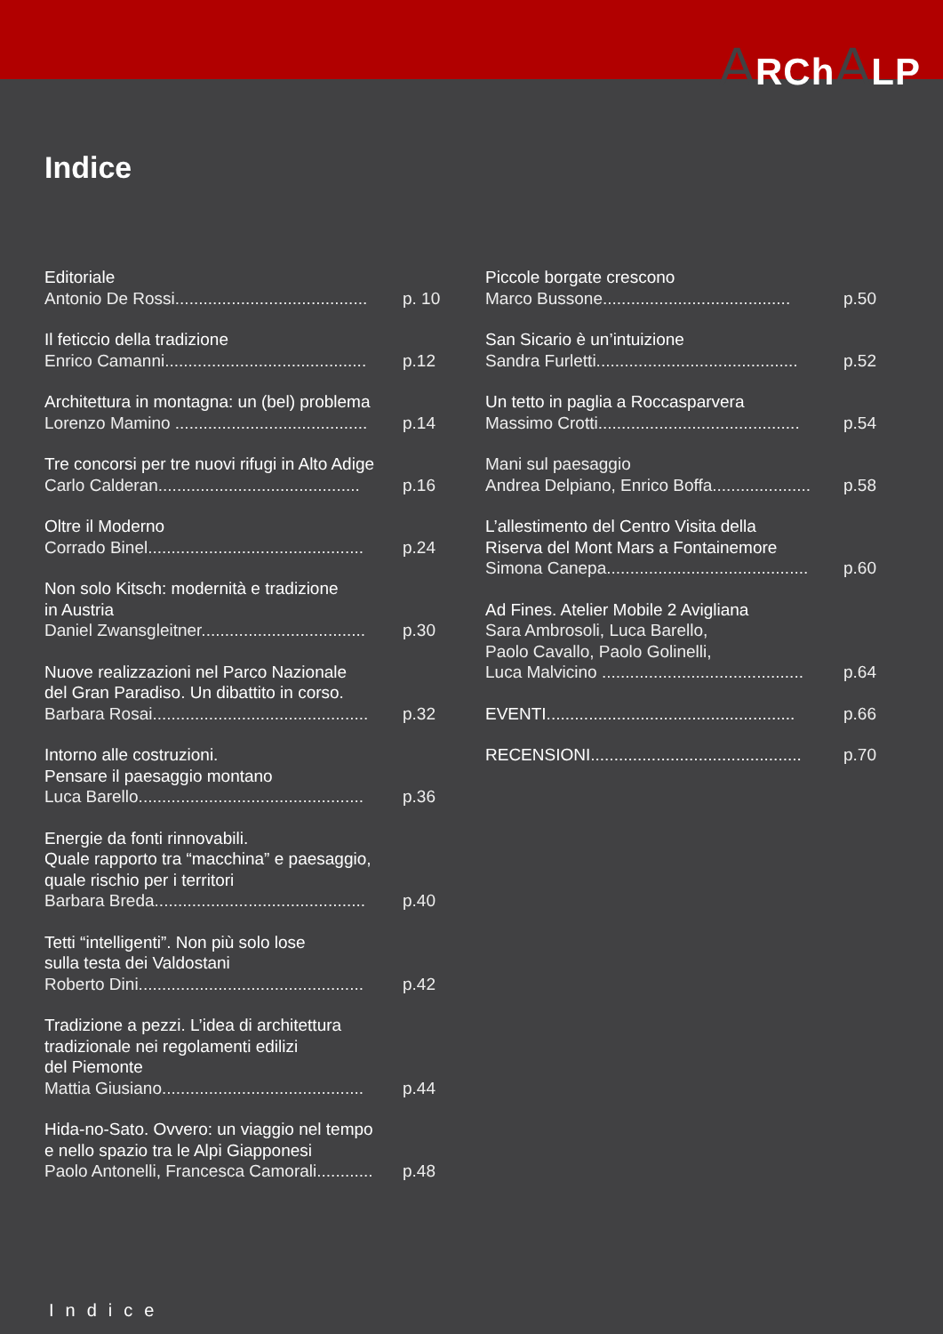ARChALP
Indice
Editoriale
Antonio De Rossi......................................... p. 10
Il feticcio della tradizione
Enrico Camanni........................................... p.12
Architettura in montagna: un (bel) problema
Lorenzo Mamino ......................................... p.14
Tre concorsi per tre nuovi rifugi in Alto Adige
Carlo Calderan........................................... p.16
Oltre il Moderno
Corrado Binel.............................................. p.24
Non solo Kitsch: modernità e tradizione
in Austria
Daniel Zwansgleitner................................... p.30
Nuove realizzazioni nel Parco Nazionale
del Gran Paradiso. Un dibattito in corso.
Barbara Rosai.............................................. p.32
Intorno alle costruzioni.
Pensare il paesaggio montano
Luca Barello................................................ p.36
Energie da fonti rinnovabili.
Quale rapporto tra “macchina” e paesaggio,
quale rischio per i territori
Barbara Breda............................................. p.40
Tetti “intelligenti”. Non più solo lose
sulla testa dei Valdostani
Roberto Dini................................................ p.42
Tradizione a pezzi. L’idea di architettura
tradizionale nei regolamenti edilizi
del Piemonte
Mattia Giusiano........................................... p.44
Hida-no-Sato. Ovvero: un viaggio nel tempo
e nello spazio tra le Alpi Giapponesi
Paolo Antonelli, Francesca Camorali............ p.48
Piccole borgate crescono
Marco Bussone........................................ p.50
San Sicario è un’intuizione
Sandra Furletti........................................... p.52
Un tetto in paglia a Roccasparvera
Massimo Crotti........................................... p.54
Mani sul paesaggio
Andrea Delpiano, Enrico Boffa..................... p.58
L’allestimento del Centro Visita della
Riserva del Mont Mars a Fontainemore
Simona Canepa........................................... p.60
Ad Fines. Atelier Mobile 2 Avigliana
Sara Ambrosoli, Luca Barello,
Paolo Cavallo, Paolo Golinelli,
Luca Malvicino ........................................... p.64
EVENTI..................................................... p.66
RECENSIONI............................................. p.70
Indice